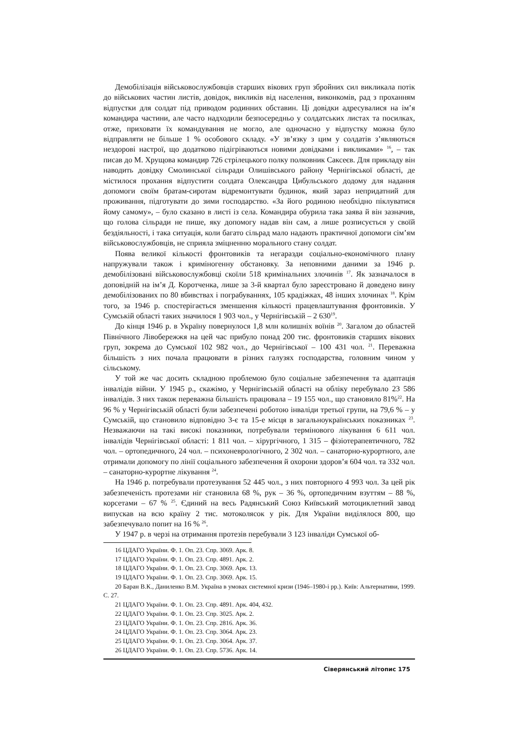Демобілізація військовослужбовців старших вікових груп збройних сил викликала потік до військових частин листів, довідок, викликів від населення, виконкомів, рад з проханням відпустки для солдат під приводом родинних обставин. Ці довідки адресувалися на ім’я командира частини, але часто надходили безпосередньо у солдатських листах та посилках, отже, приховати їх командування не могло, але одночасно у відпустку можна було відправляти не більше 1 % особового складу. «У зв’язку з цим у солдатів з’являються нездорові настрої, що додатково підігріваються новими довідками і викликами» <sup>16</sup>, – так писав до М. Хрущова командир 726 стрілецького полку полковник Саксеєв. Для прикладу він наводить довідку Смолинської сільради Олишівського району Чернігівської області, де містилося прохання відпустити солдата Олександра Цибульського додому для надання допомоги своїм братам-сиротам відремонтувати будинок, який зараз непридатний для проживання, підготувати до зими господарство. «За його родиною необхідно піклуватися йому самому», – було сказано в листі із села. Командира обурила така заява й він зазначив, що голова сільради не пише, яку допомогу надав він сам, а лише розписується у своїй бездіяльності, і така ситуація, коли багато сільрад мало надають практичної допомоги сім’ям військовослужбовців, не сприяла зміцненню морального стану солдат.
Поява великої кількості фронтовиків та негаразди соціально-економічного плану напружували також і криміногенну обстановку. За неповними даними за 1946 р. демобілізовані військовослужбовці скоїли 518 кримінальних злочинів <sup>17</sup>. Як зазначалося в доповідній на ім’я Д. Коротченка, лише за 3-й квартал було зареєстровано й доведено вину демобілізованих по 80 вбивствах і пограбуваннях, 105 крадіжках, 48 інших злочинах <sup>18</sup>. Крім того, за 1946 р. спостерігається зменшення кількості працевлаштування фронтовиків. У Сумській області таких значилося 1 903 чол., у Чернігівській – 2 630<sup>19</sup>.
До кінця 1946 р. в Україну повернулося 1,8 млн колишніх воїнів <sup>20</sup>. Загалом до областей Північного Лівобережжя на цей час прибуло понад 200 тис. фронтовиків старших вікових груп, зокрема до Сумської 102 982 чол., до Чернігівської – 100 431 чол. <sup>21</sup>. Переважна більшість з них почала працювати в різних галузях господарства, головним чином у сільському.
У той же час досить складною проблемою було соціальне забезпечення та адаптація інвалідів війни. У 1945 р., скажімо, у Чернігівській області на обліку перебувало 23 586 інвалідів. З них також переважна більшість працювала – 19 155 чол., що становило 81%<sup>22</sup>. На 96 % у Чернігівській області були забезпечені роботою інваліди третьої групи, на 79,6 % – у Сумській, що становило відповідно 3-є та 15-е місця в загальноукраїнських показниках <sup>23</sup>. Незважаючи на такі високі показники, потребували термінового лікування 6 611 чол. інвалідів Чернігівської області: 1 811 чол. – хірургічного, 1 315 – фізіотерапевтичного, 782 чол. – ортопедичного, 24 чол. – психоневрологічного, 2 302 чол. – санаторно-курортного, але отримали допомогу по лінії соціального забезпечення й охорони здоров’я 604 чол. та 332 чол. – санаторно-курортне лікування <sup>24</sup>.
На 1946 р. потребували протезування 52 445 чол., з них повторного 4 993 чол. За цей рік забезпеченість протезами ніг становила 68 %, рук – 36 %, ортопедичним взуттям – 88 %, корсетами – 67 % <sup>25</sup>. Єдиний на весь Радянський Союз Київський мотоциклетний завод випускав на всю країну 2 тис. мотоколясок у рік. Для України виділялося 800, що забезпечувало попит на 16 % <sup>26</sup>.
У 1947 р. в черзі на отримання протезів перебували 3 123 інваліди Сумської об-
16 ЦДАГО України. Ф. 1. Оп. 23. Спр. 3069. Арк. 8.
17 ЦДАГО України. Ф. 1. Оп. 23. Спр. 4891. Арк. 2.
18 ЦДАГО України. Ф. 1. Оп. 23. Спр. 3069. Арк. 13.
19 ЦДАГО України. Ф. 1. Оп. 23. Спр. 3069. Арк. 15.
20 Баран В.К., Даниленко В.М. Україна в умовах системної кризи (1946–1980-і рр.). Київ: Альтернативи, 1999. С. 27.
21 ЦДАГО України. Ф. 1. Оп. 23. Спр. 4891. Арк. 404, 432.
22 ЦДАГО України. Ф. 1. Оп. 23. Спр. 3025. Арк. 2.
23 ЦДАГО України. Ф. 1. Оп. 23. Спр. 2816. Арк. 36.
24 ЦДАГО України. Ф. 1. Оп. 23. Спр. 3064. Арк. 23.
25 ЦДАГО України. Ф. 1. Оп. 23. Спр. 3064. Арк. 37.
26 ЦДАГО України. Ф. 1. Оп. 23. Спр. 5736. Арк. 14.
Сіверянський літопис 175